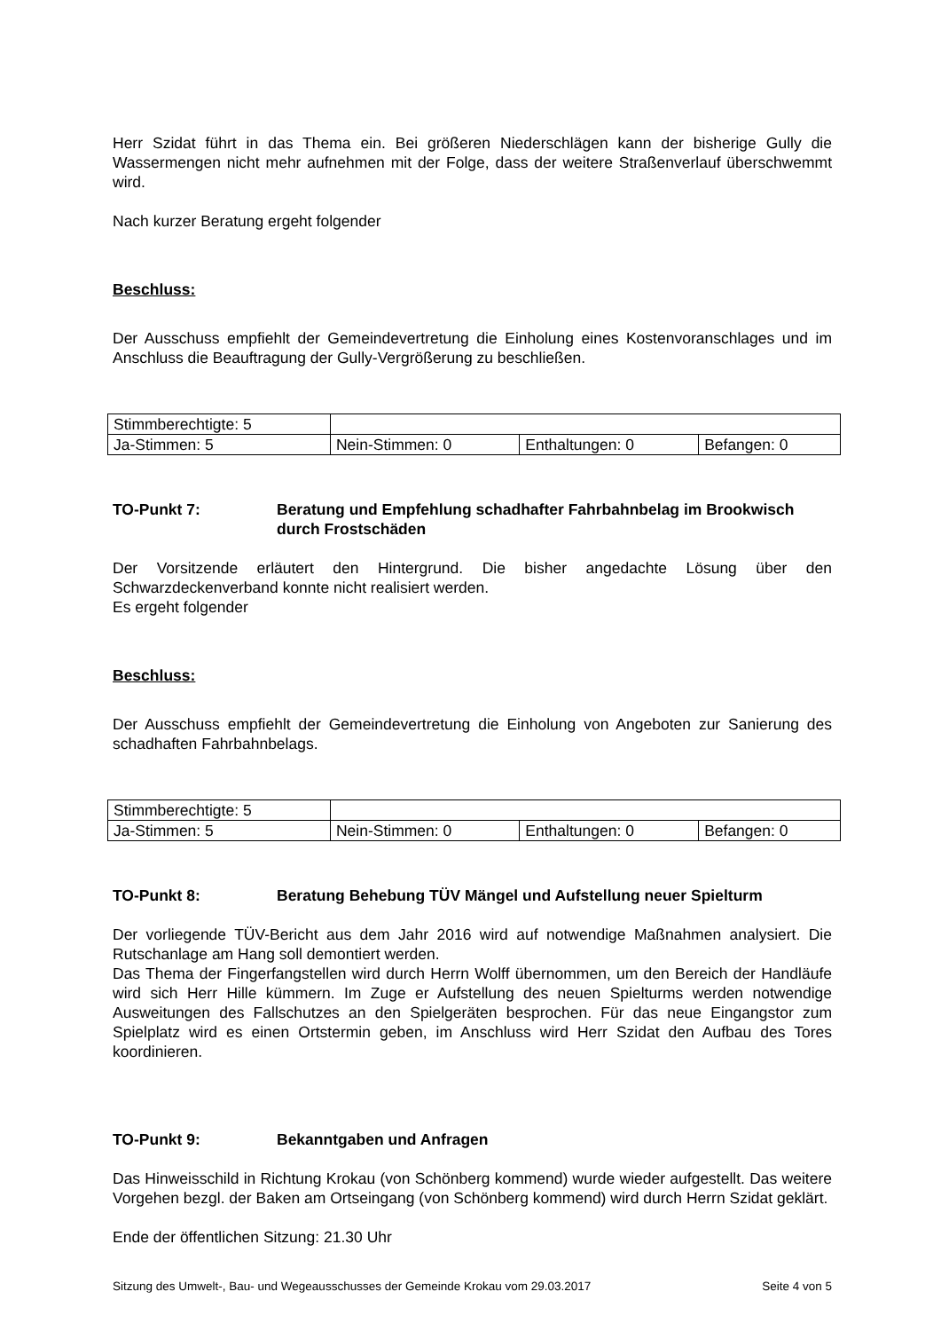Herr Szidat führt in das Thema ein. Bei größeren Niederschlägen kann der bisherige Gully die Wassermengen nicht mehr aufnehmen mit der Folge, dass der weitere Straßenverlauf überschwemmt wird.
Nach kurzer Beratung ergeht folgender
Beschluss:
Der Ausschuss empfiehlt der Gemeindevertretung die Einholung eines Kostenvoranschlages und im Anschluss die Beauftragung der Gully-Vergrößerung zu beschließen.
| Stimmberechtigte: 5 | | | |
| Ja-Stimmen: 5 | Nein-Stimmen: 0 | Enthaltungen: 0 | Befangen: 0 |
TO-Punkt 7: Beratung und Empfehlung schadhafter Fahrbahnbelag im Brookwisch durch Frostschäden
Der Vorsitzende erläutert den Hintergrund. Die bisher angedachte Lösung über den Schwarzdeckenverband konnte nicht realisiert werden.
Es ergeht folgender
Beschluss:
Der Ausschuss empfiehlt der Gemeindevertretung die Einholung von Angeboten zur Sanierung des schadhaften Fahrbahnbelags.
| Stimmberechtigte: 5 | | | |
| Ja-Stimmen: 5 | Nein-Stimmen: 0 | Enthaltungen: 0 | Befangen: 0 |
TO-Punkt 8: Beratung Behebung TÜV Mängel und Aufstellung neuer Spielturm
Der vorliegende TÜV-Bericht aus dem Jahr 2016 wird auf notwendige Maßnahmen analysiert. Die Rutschanlage am Hang soll demontiert werden.
Das Thema der Fingerfangstellen wird durch Herrn Wolff übernommen, um den Bereich der Handläufe wird sich Herr Hille kümmern. Im Zuge er Aufstellung des neuen Spielturms werden notwendige Ausweitungen des Fallschutzes an den Spielgeräten besprochen. Für das neue Eingangstor zum Spielplatz wird es einen Ortstermin geben, im Anschluss wird Herr Szidat den Aufbau des Tores koordinieren.
TO-Punkt 9: Bekanntgaben und Anfragen
Das Hinweisschild in Richtung Krokau (von Schönberg kommend) wurde wieder aufgestellt. Das weitere Vorgehen bezgl. der Baken am Ortseingang (von Schönberg kommend) wird durch Herrn Szidat geklärt.
Ende der öffentlichen Sitzung: 21.30 Uhr
Sitzung des Umwelt-, Bau- und Wegeausschusses der Gemeinde Krokau vom 29.03.2017 Seite 4 von 5